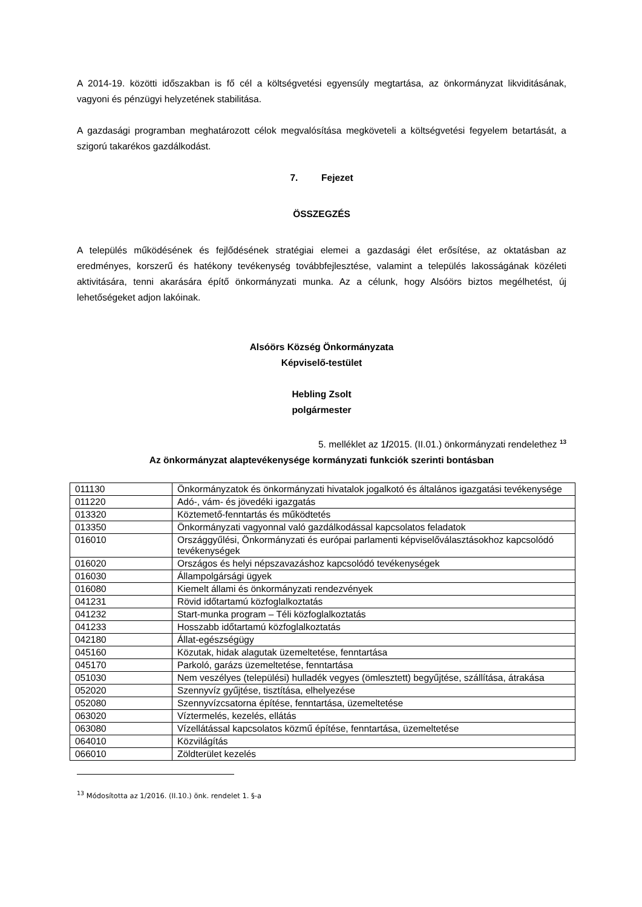A 2014-19. közötti időszakban is fő cél a költségvetési egyensúly megtartása, az önkormányzat likviditásának, vagyoni és pénzügyi helyzetének stabilitása.
A gazdasági programban meghatározott célok megvalósítása megköveteli a költségvetési fegyelem betartását, a szigorú takarékos gazdálkodást.
7. Fejezet
ÖSSZEGZÉS
A település működésének és fejlődésének stratégiai elemei a gazdasági élet erősítése, az oktatásban az eredményes, korszerű és hatékony tevékenység továbbfejlesztése, valamint a település lakosságának közéleti aktivitására, tenni akarására építő önkormányzati munka. Az a célunk, hogy Alsóörs biztos megélhetést, új lehetőségeket adjon lakóinak.
Alsóörs Község Önkormányzata
Képviselő-testület
Hebling Zsolt
polgármester
5. melléklet az 1/2015. (II.01.) önkormányzati rendelethez <sup>13</sup>
Az önkormányzat alaptevékenysége kormányzati funkciók szerinti bontásban
| 011130 | Önkormányzatok és önkormányzati hivatalok jogalkotó és általános igazgatási tevékenysége |
| 011220 | Adó-, vám- és jövedéki igazgatás |
| 013320 | Köztemető-fenntartás és működtetés |
| 013350 | Önkormányzati vagyonnal való gazdálkodással kapcsolatos feladatok |
| 016010 | Országgyűlési, Önkormányzati és európai parlamenti képviselőválasztásokhoz kapcsolódó tevékenységek |
| 016020 | Országos és helyi népszavazáshoz kapcsolódó tevékenységek |
| 016030 | Állampolgársági ügyek |
| 016080 | Kiemelt állami és önkormányzati rendezvények |
| 041231 | Rövid időtartamú közfoglalkoztatás |
| 041232 | Start-munka program – Téli közfoglalkoztatás |
| 041233 | Hosszabb időtartamú közfoglalkoztatás |
| 042180 | Állat-egészségügy |
| 045160 | Közutak, hidak alagutak üzemeltetése, fenntartása |
| 045170 | Parkoló, garázs üzemeltetése, fenntartása |
| 051030 | Nem veszélyes (települési) hulladék vegyes (ömlesztett) begyűjtése, szállítása, átrakása |
| 052020 | Szennyvíz gyűjtése, tisztítása, elhelyezése |
| 052080 | Szennyvízcsatorna építése, fenntartása, üzemeltetése |
| 063020 | Víztermelés, kezelés, ellátás |
| 063080 | Vízellátással kapcsolatos közmű építése, fenntartása, üzemeltetése |
| 064010 | Közvilágítás |
| 066010 | Zöldterület kezelés |
<sup>13</sup> Módosította az 1/2016. (II.10.) önk. rendelet 1. §-a